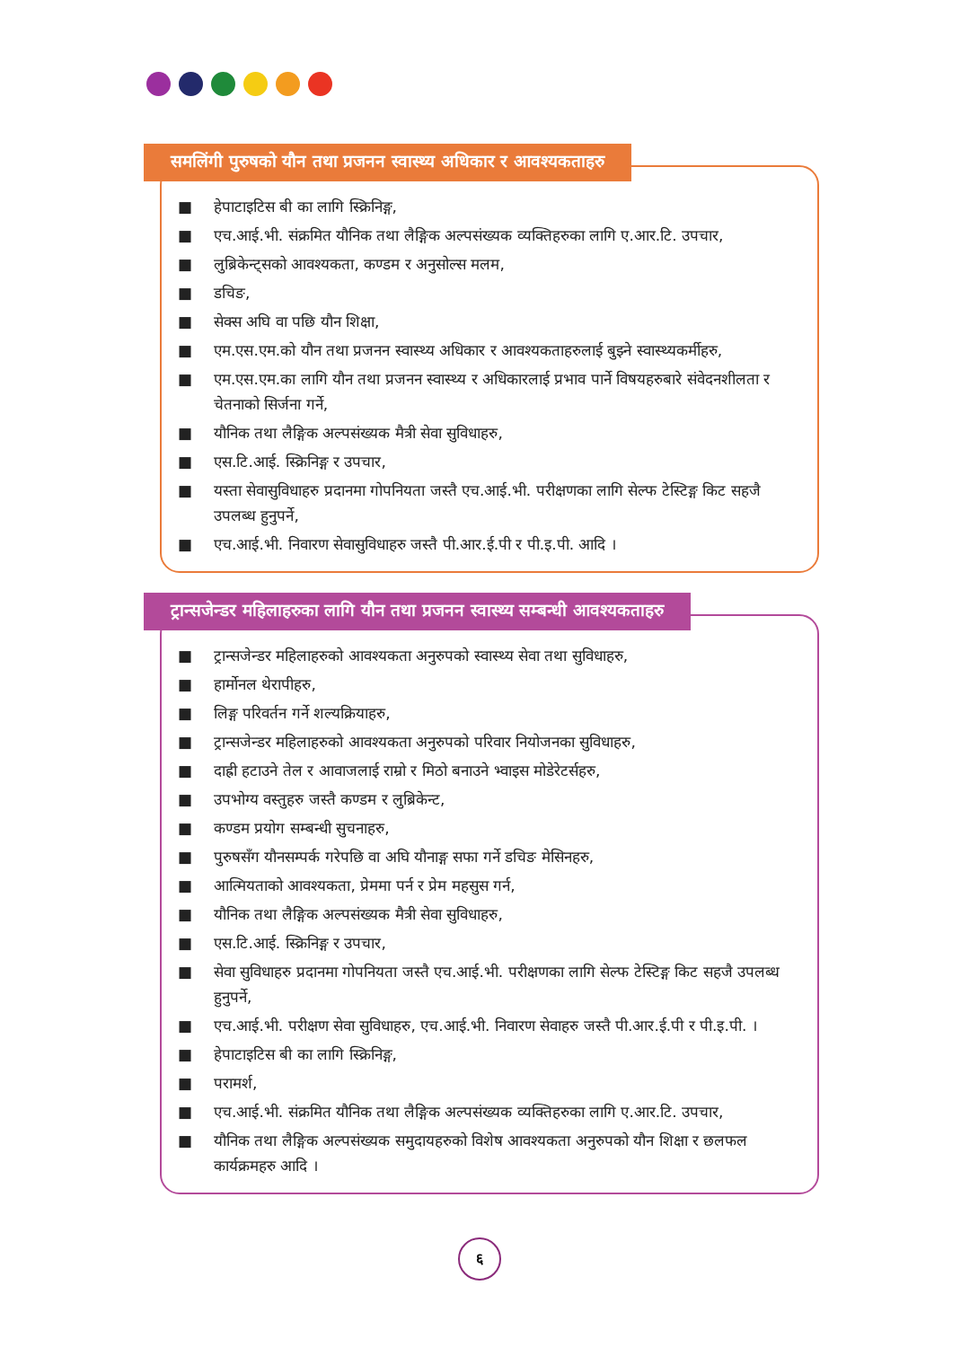समलिंगी पुरुषको यौन तथा प्रजनन स्वास्थ्य अधिकार र आवश्यकताहरु
■ हेपाटाइटिस बी का लागि स्क्रिनिङ्ग,
■ एच.आई.भी. संक्रमित यौनिक तथा लैङ्गिक अल्पसंख्यक व्यक्तिहरुका लागि ए.आर.टि. उपचार,
■ लुब्रिकेन्ट्सको आवश्यकता, कण्डम र अनुसोल्स मलम,
■ डचिङ,
■ सेक्स अघि वा पछि यौन शिक्षा,
■ एम.एस.एम.को यौन तथा प्रजनन स्वास्थ्य अधिकार र आवश्यकताहरुलाई बुझ्ने स्वास्थ्यकर्मीहरु,
■ एम.एस.एम.का लागि यौन तथा प्रजनन स्वास्थ्य र अधिकारलाई प्रभाव पार्ने विषयहरुबारे संवेदनशीलता र चेतनाको सिर्जना गर्ने,
■ यौनिक तथा लैङ्गिक अल्पसंख्यक मैत्री सेवा सुविधाहरु,
■ एस.टि.आई. स्क्रिनिङ्ग र उपचार,
■ यस्ता सेवासुविधाहरु प्रदानमा गोपनियता जस्तै एच.आई.भी. परीक्षणका लागि सेल्फ टेस्टिङ्ग किट सहजै उपलब्ध हुनुपर्ने,
■ एच.आई.भी. निवारण सेवासुविधाहरु जस्तै पी.आर.ई.पी र पी.इ.पी. आदि ।
ट्रान्सजेन्डर महिलाहरुका लागि यौन तथा प्रजनन स्वास्थ्य सम्बन्धी आवश्यकताहरु
■ ट्रान्सजेन्डर महिलाहरुको आवश्यकता अनुरुपको स्वास्थ्य सेवा तथा सुविधाहरु,
■ हार्मोनल थेरापीहरु,
■ लिङ्ग परिवर्तन गर्ने शल्यक्रियाहरु,
■ ट्रान्सजेन्डर महिलाहरुको आवश्यकता अनुरुपको परिवार नियोजनका सुविधाहरु,
■ दाह्री हटाउने तेल र आवाजलाई राम्रो र मिठो बनाउने भ्वाइस मोडेरेटर्सहरु,
■ उपभोग्य वस्तुहरु जस्तै कण्डम र लुब्रिकेन्ट,
■ कण्डम प्रयोग सम्बन्धी सुचनाहरु,
■ पुरुषसँग यौनसम्पर्क गरेपछि वा अघि यौनाङ्ग सफा गर्ने डचिङ मेसिनहरु,
■ आत्मियताको आवश्यकता, प्रेममा पर्न र प्रेम महसुस गर्न,
■ यौनिक तथा लैङ्गिक अल्पसंख्यक मैत्री सेवा सुविधाहरु,
■ एस.टि.आई. स्क्रिनिङ्ग र उपचार,
■ सेवा सुविधाहरु प्रदानमा गोपनियता जस्तै एच.आई.भी. परीक्षणका लागि सेल्फ टेस्टिङ्ग किट सहजै उपलब्ध हुनुपर्ने,
■ एच.आई.भी. परीक्षण सेवा सुविधाहरु, एच.आई.भी. निवारण सेवाहरु जस्तै पी.आर.ई.पी र पी.इ.पी. ।
■ हेपाटाइटिस बी का लागि स्क्रिनिङ्ग,
■ परामर्श,
■ एच.आई.भी. संक्रमित यौनिक तथा लैङ्गिक अल्पसंख्यक व्यक्तिहरुका लागि ए.आर.टि. उपचार,
■ यौनिक तथा लैङ्गिक अल्पसंख्यक समुदायहरुको विशेष आवश्यकता अनुरुपको यौन शिक्षा र छलफल कार्यक्रमहरु आदि ।
६